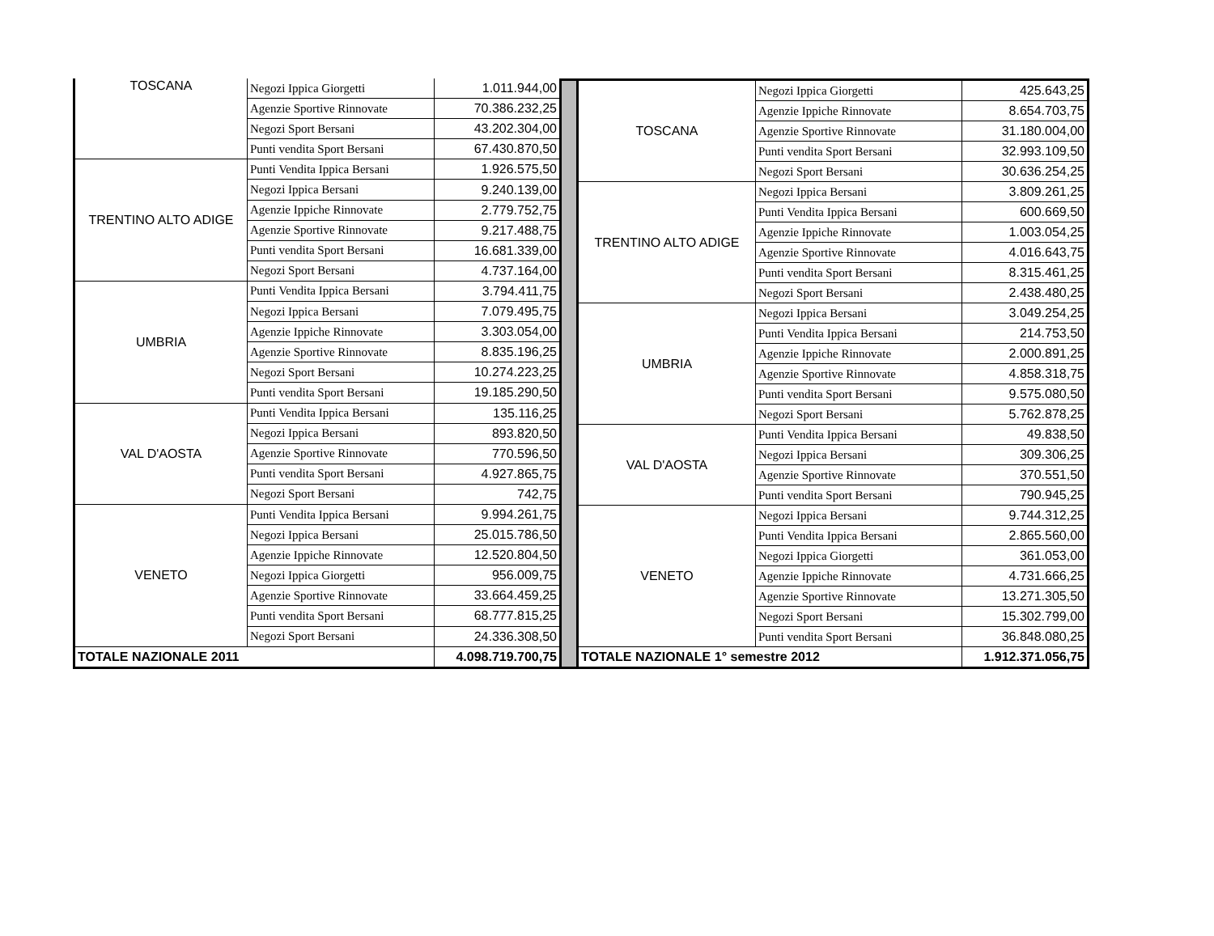| TOSCANA | Negozi Ippica Giorgetti | 1.011.944,00 |
| | Agenzie Sportive Rinnovate | 70.386.232,25 |
| | Negozi Sport Bersani | 43.202.304,00 |
| | Punti vendita Sport Bersani | 67.430.870,50 |
| TRENTINO ALTO ADIGE | Punti Vendita Ippica Bersani | 1.926.575,50 |
| | Negozi Ippica Bersani | 9.240.139,00 |
| | Agenzie Ippiche Rinnovate | 2.779.752,75 |
| | Agenzie Sportive Rinnovate | 9.217.488,75 |
| | Punti vendita Sport Bersani | 16.681.339,00 |
| | Negozi Sport Bersani | 4.737.164,00 |
| UMBRIA | Punti Vendita Ippica Bersani | 3.794.411,75 |
| | Negozi Ippica Bersani | 7.079.495,75 |
| | Agenzie Ippiche Rinnovate | 3.303.054,00 |
| | Agenzie Sportive Rinnovate | 8.835.196,25 |
| | Negozi Sport Bersani | 10.274.223,25 |
| | Punti vendita Sport Bersani | 19.185.290,50 |
| VAL D'AOSTA | Punti Vendita Ippica Bersani | 135.116,25 |
| | Negozi Ippica Bersani | 893.820,50 |
| | Agenzie Sportive Rinnovate | 770.596,50 |
| | Punti vendita Sport Bersani | 4.927.865,75 |
| | Negozi Sport Bersani | 742,75 |
| VENETO | Punti Vendita Ippica Bersani | 9.994.261,75 |
| | Negozi Ippica Bersani | 25.015.786,50 |
| | Agenzie Ippiche Rinnovate | 12.520.804,50 |
| | Negozi Ippica Giorgetti | 956.009,75 |
| | Agenzie Sportive Rinnovate | 33.664.459,25 |
| | Punti vendita Sport Bersani | 68.777.815,25 |
| | Negozi Sport Bersani | 24.336.308,50 |
| TOTALE NAZIONALE 2011 | | 4.098.719.700,75 |
| TOSCANA | Negozi Ippica Giorgetti | 425.643,25 |
| | Agenzie Ippiche Rinnovate | 8.654.703,75 |
| | Agenzie Sportive Rinnovate | 31.180.004,00 |
| | Punti vendita Sport Bersani | 32.993.109,50 |
| | Negozi Sport Bersani | 30.636.254,25 |
| TRENTINO ALTO ADIGE | Negozi Ippica Bersani | 3.809.261,25 |
| | Punti Vendita Ippica Bersani | 600.669,50 |
| | Agenzie Ippiche Rinnovate | 1.003.054,25 |
| | Agenzie Sportive Rinnovate | 4.016.643,75 |
| | Punti vendita Sport Bersani | 8.315.461,25 |
| | Negozi Sport Bersani | 2.438.480,25 |
| UMBRIA | Negozi Ippica Bersani | 3.049.254,25 |
| | Punti Vendita Ippica Bersani | 214.753,50 |
| | Agenzie Ippiche Rinnovate | 2.000.891,25 |
| | Agenzie Sportive Rinnovate | 4.858.318,75 |
| | Punti vendita Sport Bersani | 9.575.080,50 |
| | Negozi Sport Bersani | 5.762.878,25 |
| VAL D'AOSTA | Punti Vendita Ippica Bersani | 49.838,50 |
| | Negozi Ippica Bersani | 309.306,25 |
| | Agenzie Sportive Rinnovate | 370.551,50 |
| | Punti vendita Sport Bersani | 790.945,25 |
| VENETO | Negozi Ippica Bersani | 9.744.312,25 |
| | Punti Vendita Ippica Bersani | 2.865.560,00 |
| | Negozi Ippica Giorgetti | 361.053,00 |
| | Agenzie Ippiche Rinnovate | 4.731.666,25 |
| | Agenzie Sportive Rinnovate | 13.271.305,50 |
| | Negozi Sport Bersani | 15.302.799,00 |
| | Punti vendita Sport Bersani | 36.848.080,25 |
| TOTALE NAZIONALE 1° semestre 2012 | | 1.912.371.056,75 |